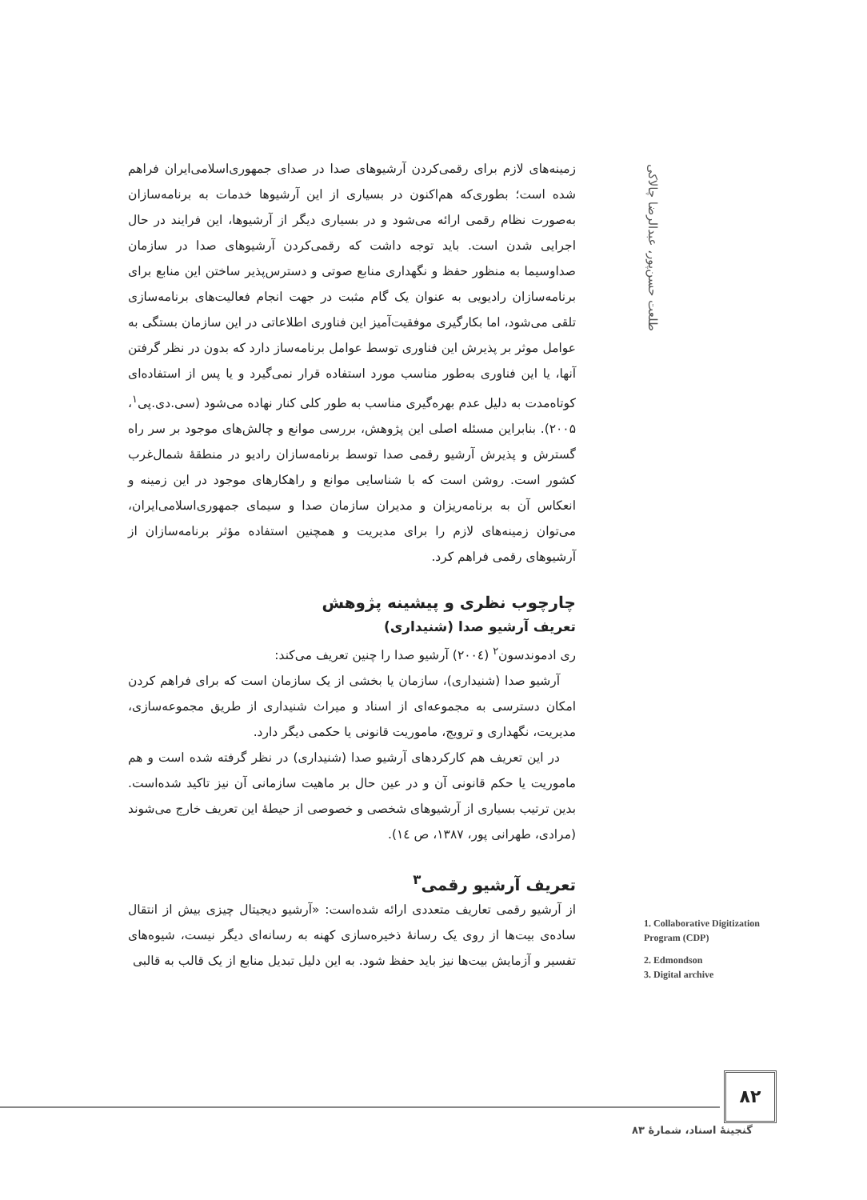طلعت حسن‌پور، عبدالرضا چالاکی
زمینه‌های لازم برای رقمی‌کردن آرشیوهای صدا در صدای جمهوری‌اسلامی‌ایران فراهم شده است؛ بطوری‌که هم‌اکنون در بسیاری از این آرشیوها خدمات به برنامه‌سازان به‌صورت نظام رقمی ارائه می‌شود و در بسیاری دیگر از آرشیوها، این فرایند در حال اجرایی شدن است. باید توجه داشت که رقمی‌کردن آرشیوهای صدا در سازمان صداوسیما به منظور حفظ و نگهداری منابع صوتی و دسترس‌پذیر ساختن این منابع برای برنامه‌سازان رادیویی به عنوان یک گام مثبت در جهت انجام فعالیت‌های برنامه‌سازی تلقی می‌شود، اما بکارگیری موفقیت‌آمیز این فناوری اطلاعاتی در این سازمان بستگی به عوامل موثر بر پذیرش این فناوری توسط عوامل برنامه‌ساز دارد که بدون در نظر گرفتن آنها، یا این فناوری به‌طور مناسب مورد استفاده قرار نمی‌گیرد و یا پس از استفاده‌ای کوتاه‌مدت به دلیل عدم بهره‌گیری مناسب به طور کلی کنار نهاده می‌شود (سی.دی.پی<sup>۱</sup>، ۲۰۰۵). بنابراین مسئله اصلی این پژوهش، بررسی موانع و چالش‌های موجود بر سر راه گسترش و پذیرش آرشیو رقمی صدا توسط برنامه‌سازان رادیو در منطقهٔ شمال‌غرب کشور است. روشن است که با شناسایی موانع و راهکارهای موجود در این زمینه و انعکاس آن به برنامه‌ریزان و مدیران سازمان صدا و سیمای جمهوری‌اسلامی‌ایران، می‌توان زمینه‌های لازم را برای مدیریت و همچنین استفاده مؤثر برنامه‌سازان از آرشیوهای رقمی فراهم کرد.
چارچوب نظری و پیشینه پژوهش
تعریف آرشیو صدا (شنیداری)
ری ادموندسون<sup>۲</sup> (۲۰۰٤) آرشیو صدا را چنین تعریف می‌کند:
آرشیو صدا (شنیداری)، سازمان یا بخشی از یک سازمان است که برای فراهم کردن امکان دسترسی به مجموعه‌ای از اسناد و میراث شنیداری از طریق مجموعه‌سازی، مدیریت، نگهداری و ترویج، ماموریت قانونی یا حکمی دیگر دارد.
در این تعریف هم کارکردهای آرشیو صدا (شنیداری) در نظر گرفته شده است و هم ماموریت یا حکم قانونی آن و در عین حال بر ماهیت سازمانی آن نیز تاکید شده‌است. بدین ترتیب بسیاری از آرشیوهای شخصی و خصوصی از حیطهٔ این تعریف خارج می‌شوند (مرادی، طهرانی پور، ۱۳۸۷، ص ۱٤).
تعریف آرشیو رقمی<sup>۳</sup>
از آرشیو رقمی تعاریف متعددی ارائه شده‌است: «آرشیو دیجیتال چیزی بیش از انتقال ساده‌ی بیت‌ها از روی یک رسانهٔ ذخیره‌سازی کهنه به رسانه‌ای دیگر نیست، شیوه‌های تفسیر و آزمایش بیت‌ها نیز باید حفظ شود. به این دلیل تبدیل منابع از یک قالب به قالبی
1. Collaborative Digitization Program (CDP)
2. Edmondson
3. Digital archive
۸۲
گنجینهٔ اسناد، شمارهٔ ۸۳